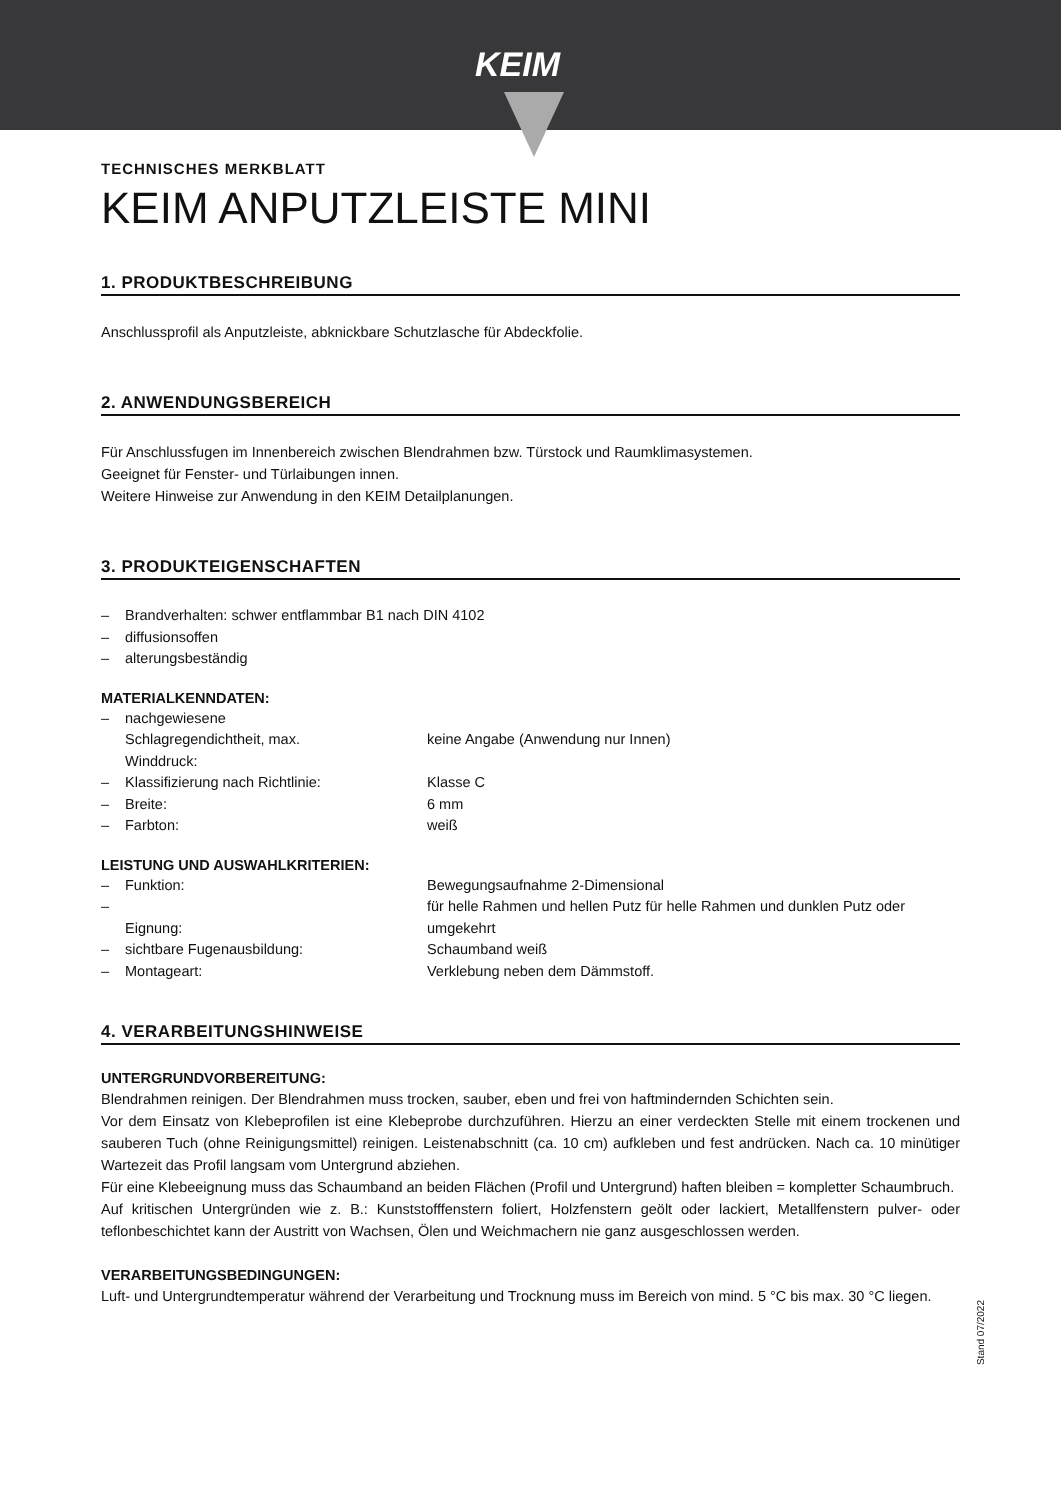KEIM
TECHNISCHES MERKBLATT
KEIM ANPUTZLEISTE MINI
1. PRODUKTBESCHREIBUNG
Anschlussprofil als Anputzleiste, abknickbare Schutzlasche für Abdeckfolie.
2. ANWENDUNGSBEREICH
Für Anschlussfugen im Innenbereich zwischen Blendrahmen bzw. Türstock und Raumklimasystemen.
Geeignet für Fenster- und Türlaibungen innen.
Weitere Hinweise zur Anwendung in den KEIM Detailplanungen.
3. PRODUKTEIGENSCHAFTEN
| – | Brandverhalten: schwer entflammbar B1 nach DIN 4102 |
| – | diffusionsoffen |
| – | alterungsbeständig |
MATERIALKENNDATEN:
| – | nachgewiesene Schlagregendichtheit, max. Winddruck: | keine Angabe (Anwendung nur Innen) |
| – | Klassifizierung nach Richtlinie: | Klasse C |
| – | Breite: | 6 mm |
| – | Farbton: | weiß |
LEISTUNG UND AUSWAHLKRITERIEN:
| – | Funktion: | Bewegungsaufnahme 2-Dimensional |
| – | Eignung: | für helle Rahmen und hellen Putz für helle Rahmen und dunklen Putz oder umgekehrt |
| – | sichtbare Fugenausbildung: | Schaumband weiß |
| – | Montageart: | Verklebung neben dem Dämmstoff. |
4. VERARBEITUNGSHINWEISE
UNTERGRUNDVORBEREITUNG:
Blendrahmen reinigen. Der Blendrahmen muss trocken, sauber, eben und frei von haftmindernden Schichten sein.
Vor dem Einsatz von Klebeprofilen ist eine Klebeprobe durchzuführen. Hierzu an einer verdeckten Stelle mit einem trockenen und sauberen Tuch (ohne Reinigungsmittel) reinigen. Leistenabschnitt (ca. 10 cm) aufkleben und fest andrücken. Nach ca. 10 minütiger Wartezeit das Profil langsam vom Untergrund abziehen.
Für eine Klebeeignung muss das Schaumband an beiden Flächen (Profil und Untergrund) haften bleiben = kompletter Schaumbruch.
Auf kritischen Untergründen wie z. B.: Kunststofffenstern foliert, Holzfenstern geölt oder lackiert, Metallfenstern pulver- oder teflonbeschichtet kann der Austritt von Wachsen, Ölen und Weichmachern nie ganz ausgeschlossen werden.
VERARBEITUNGSBEDINGUNGEN:
Luft- und Untergrundtemperatur während der Verarbeitung und Trocknung muss im Bereich von mind. 5 °C bis max. 30 °C liegen.
Stand 07/2022